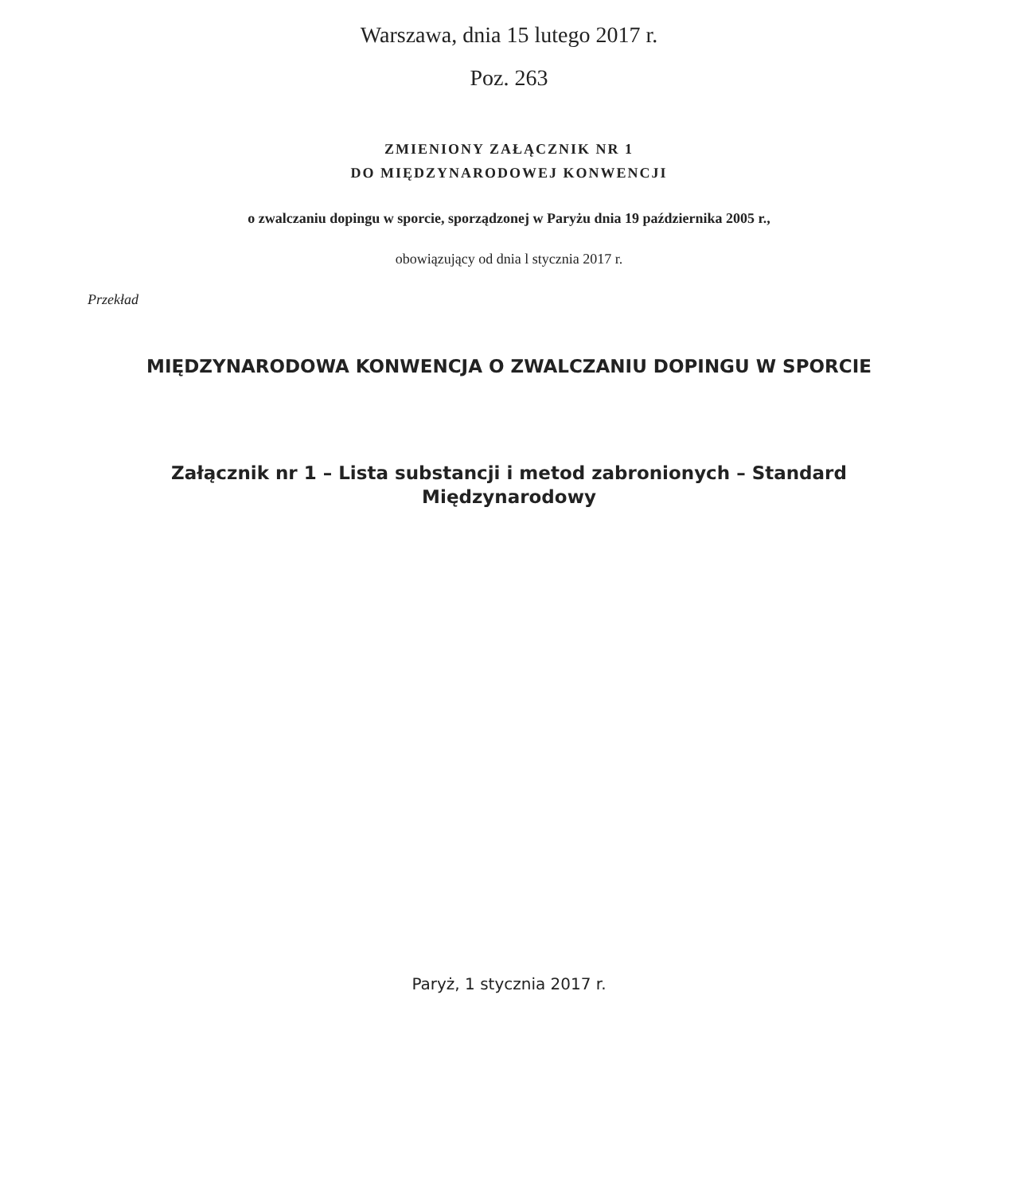Warszawa, dnia 15 lutego 2017 r.
Poz. 263
ZMIENIONY ZAŁĄCZNIK NR 1
DO MIĘDZYNARODOWEJ KONWENCJI
o zwalczaniu dopingu w sporcie, sporządzonej w Paryżu dnia 19 października 2005 r.,
obowiązujący od dnia l stycznia 2017 r.
Przekład
MIĘDZYNARODOWA KONWENCJA O ZWALCZANIU DOPINGU W SPORCIE
Załącznik nr 1 – Lista substancji i metod zabronionych – Standard Międzynarodowy
Paryż, 1 stycznia 2017 r.